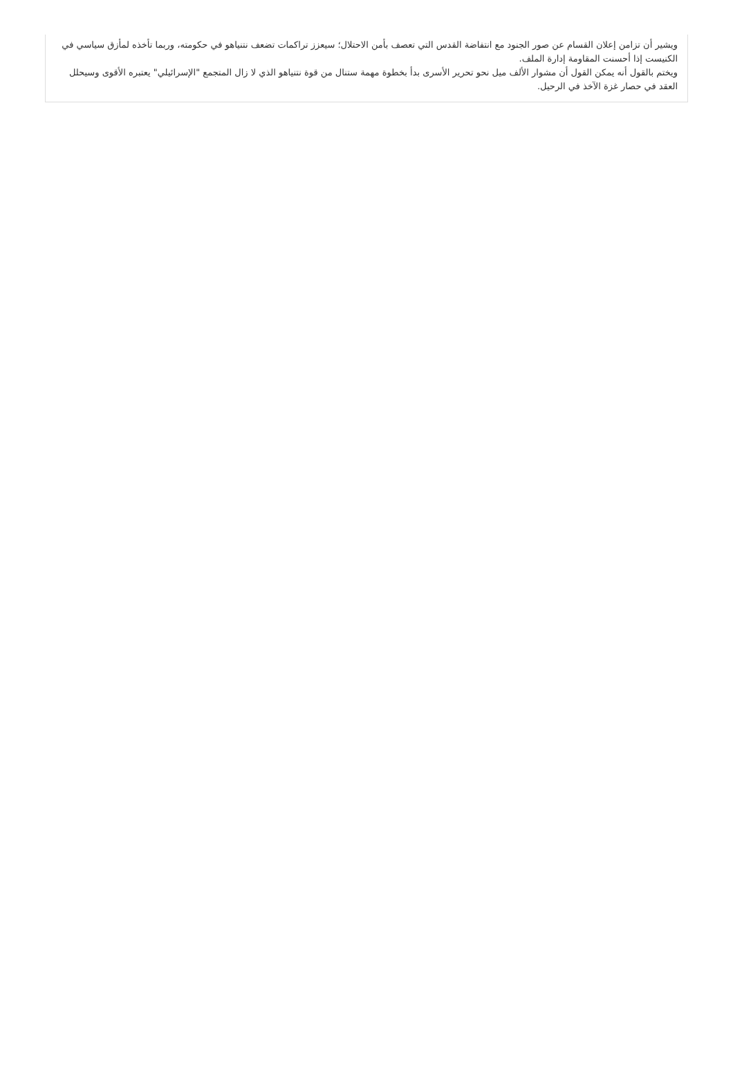ويشير أن تزامن إعلان القسام عن صور الجنود مع انتفاضة القدس التي تعصف بأمن الاحتلال؛ سيعزز تراكمات تضعف نتنياهو في حكومته، وربما تأخذه لمأزق سياسي في الكنيست إذا أحسنت المقاومة إدارة الملف.
ويختم بالقول أنه يمكن القول أن مشوار الألف ميل نحو تحرير الأسرى بدأ بخطوة مهمة ستنال من قوة نتنياهو الذي لا زال المتجمع "الإسرائيلي" يعتبره الأقوى وسيحلل العقد في حصار غزة الآخذ في الرحيل.